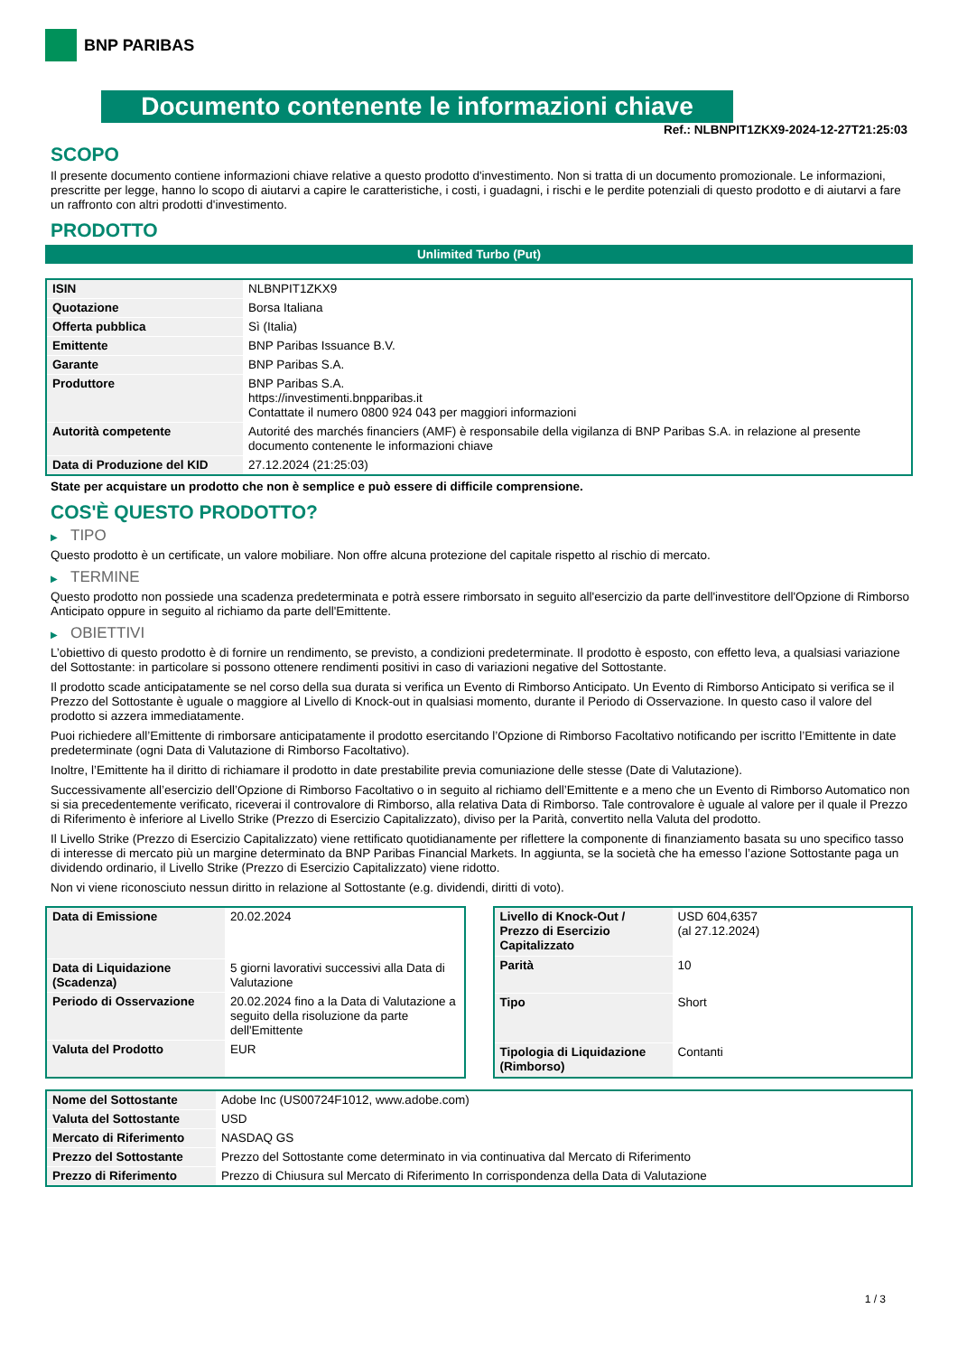BNP PARIBAS
Documento contenente le informazioni chiave
Ref.: NLBNPIT1ZKX9-2024-12-27T21:25:03
SCOPO
Il presente documento contiene informazioni chiave relative a questo prodotto d'investimento. Non si tratta di un documento promozionale. Le informazioni, prescritte per legge, hanno lo scopo di aiutarvi a capire le caratteristiche, i costi, i guadagni, i rischi e le perdite potenziali di questo prodotto e di aiutarvi a fare un raffronto con altri prodotti d'investimento.
PRODOTTO
Unlimited Turbo (Put)
| ISIN | NLBNPIT1ZKX9 |
| Quotazione | Borsa Italiana |
| Offerta pubblica | Sì (Italia) |
| Emittente | BNP Paribas Issuance B.V. |
| Garante | BNP Paribas S.A. |
| Produttore | BNP Paribas S.A. https://investimenti.bnpparibas.it Contattate il numero 0800 924 043 per maggiori informazioni |
| Autorità competente | Autorité des marchés financiers (AMF) è responsabile della vigilanza di BNP Paribas S.A. in relazione al presente documento contenente le informazioni chiave |
| Data di Produzione del KID | 27.12.2024 (21:25:03) |
State per acquistare un prodotto che non è semplice e può essere di difficile comprensione.
COS'È QUESTO PRODOTTO?
▶ TIPO
Questo prodotto è un certificate, un valore mobiliare. Non offre alcuna protezione del capitale rispetto al rischio di mercato.
▶ TERMINE
Questo prodotto non possiede una scadenza predeterminata e potrà essere rimborsato in seguito all'esercizio da parte dell'investitore dell'Opzione di Rimborso Anticipato oppure in seguito al richiamo da parte dell'Emittente.
▶ OBIETTIVI
L’obiettivo di questo prodotto è di fornire un rendimento, se previsto, a condizioni predeterminate. Il prodotto è esposto, con effetto leva, a qualsiasi variazione del Sottostante: in particolare si possono ottenere rendimenti positivi in caso di variazioni negative del Sottostante.
Il prodotto scade anticipatamente se nel corso della sua durata si verifica un Evento di Rimborso Anticipato. Un Evento di Rimborso Anticipato si verifica se il Prezzo del Sottostante è uguale o maggiore al Livello di Knock-out in qualsiasi momento, durante il Periodo di Osservazione. In questo caso il valore del prodotto si azzera immediatamente.
Puoi richiedere all’Emittente di rimborsare anticipatamente il prodotto esercitando l’Opzione di Rimborso Facoltativo notificando per iscritto l’Emittente in date predeterminate (ogni Data di Valutazione di Rimborso Facoltativo).
Inoltre, l’Emittente ha il diritto di richiamare il prodotto in date prestabilite previa comuniazione delle stesse (Date di Valutazione).
Successivamente all’esercizio dell’Opzione di Rimborso Facoltativo o in seguito al richiamo dell’Emittente e a meno che un Evento di Rimborso Automatico non si sia precedentemente verificato, riceverai il controvalore di Rimborso, alla relativa Data di Rimborso. Tale controvalore è uguale al valore per il quale il Prezzo di Riferimento è inferiore al Livello Strike (Prezzo di Esercizio Capitalizzato), diviso per la Parità, convertito nella Valuta del prodotto.
Il Livello Strike (Prezzo di Esercizio Capitalizzato) viene rettificato quotidianamente per riflettere la componente di finanziamento basata su uno specifico tasso di interesse di mercato più un margine determinato da BNP Paribas Financial Markets. In aggiunta, se la società che ha emesso l’azione Sottostante paga un dividendo ordinario, il Livello Strike (Prezzo di Esercizio Capitalizzato) viene ridotto.
Non vi viene riconosciuto nessun diritto in relazione al Sottostante (e.g. dividendi, diritti di voto).
| Data di Emissione | 20.02.2024 |
| Data di Liquidazione (Scadenza) | 5 giorni lavorativi successivi alla Data di Valutazione |
| Periodo di Osservazione | 20.02.2024 fino a la Data di Valutazione a seguito della risoluzione da parte dell'Emittente |
| Valuta del Prodotto | EUR |
| Livello di Knock-Out / Prezzo di Esercizio Capitalizzato | USD 604,6357 (al 27.12.2024) |
| Parità | 10 |
| Tipo | Short |
| Tipologia di Liquidazione (Rimborso) | Contanti |
| Nome del Sottostante | Adobe Inc (US00724F1012, www.adobe.com) |
| Valuta del Sottostante | USD |
| Mercato di Riferimento | NASDAQ GS |
| Prezzo del Sottostante | Prezzo del Sottostante come determinato in via continuativa dal Mercato di Riferimento |
| Prezzo di Riferimento | Prezzo di Chiusura sul Mercato di Riferimento In corrispondenza della Data di Valutazione |
1 / 3